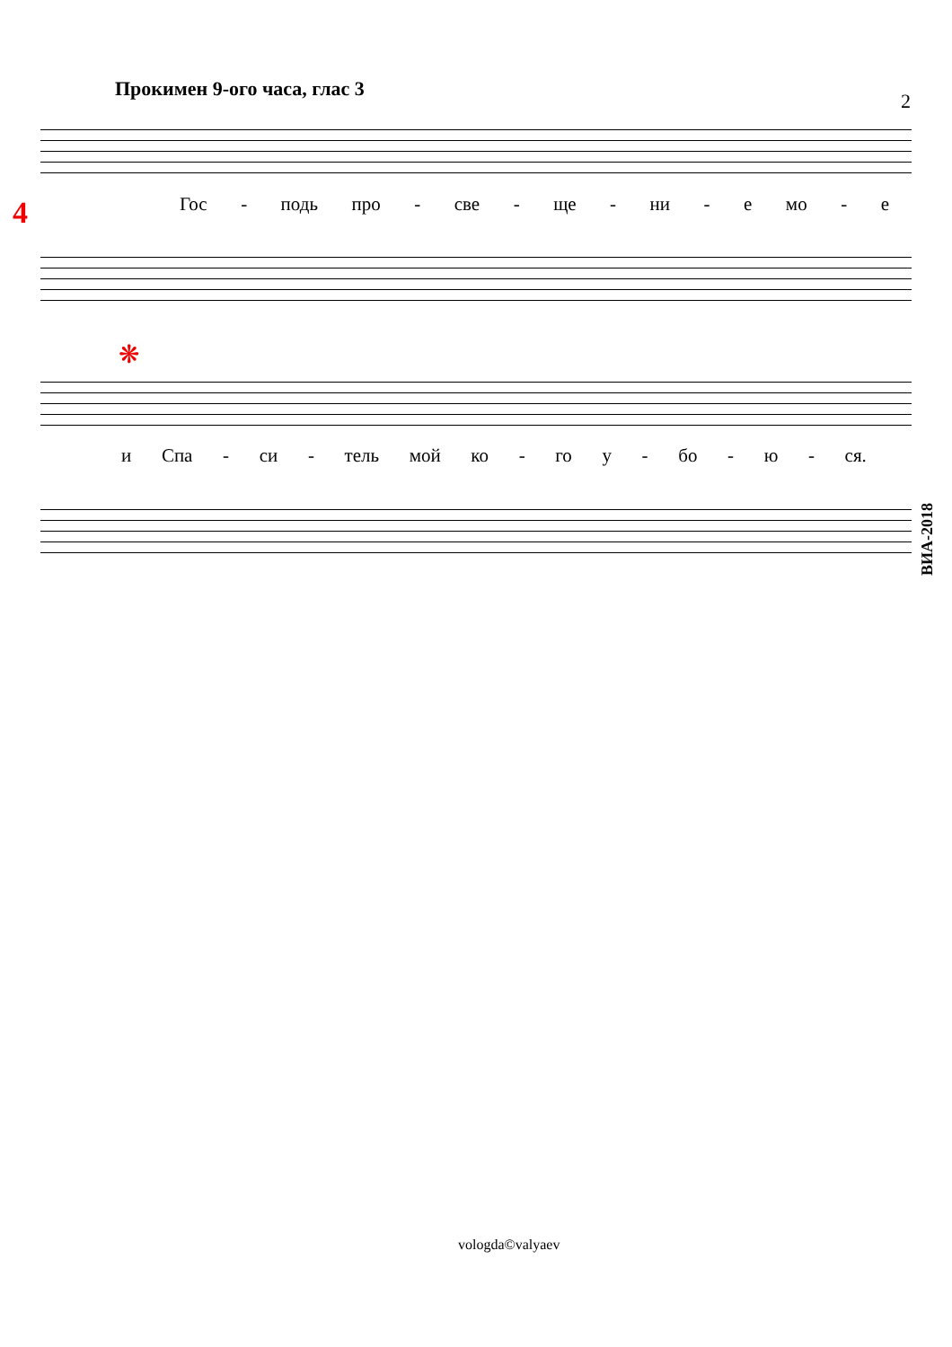Прокимен 9-ого часа, глас 3
2
4 Гос - подь про - све - ще - ни - е мо - е
❋
и Спа - си - тель мой ко - го у - бо - ю - ся.
ВИА-2018
vologda©valyaev